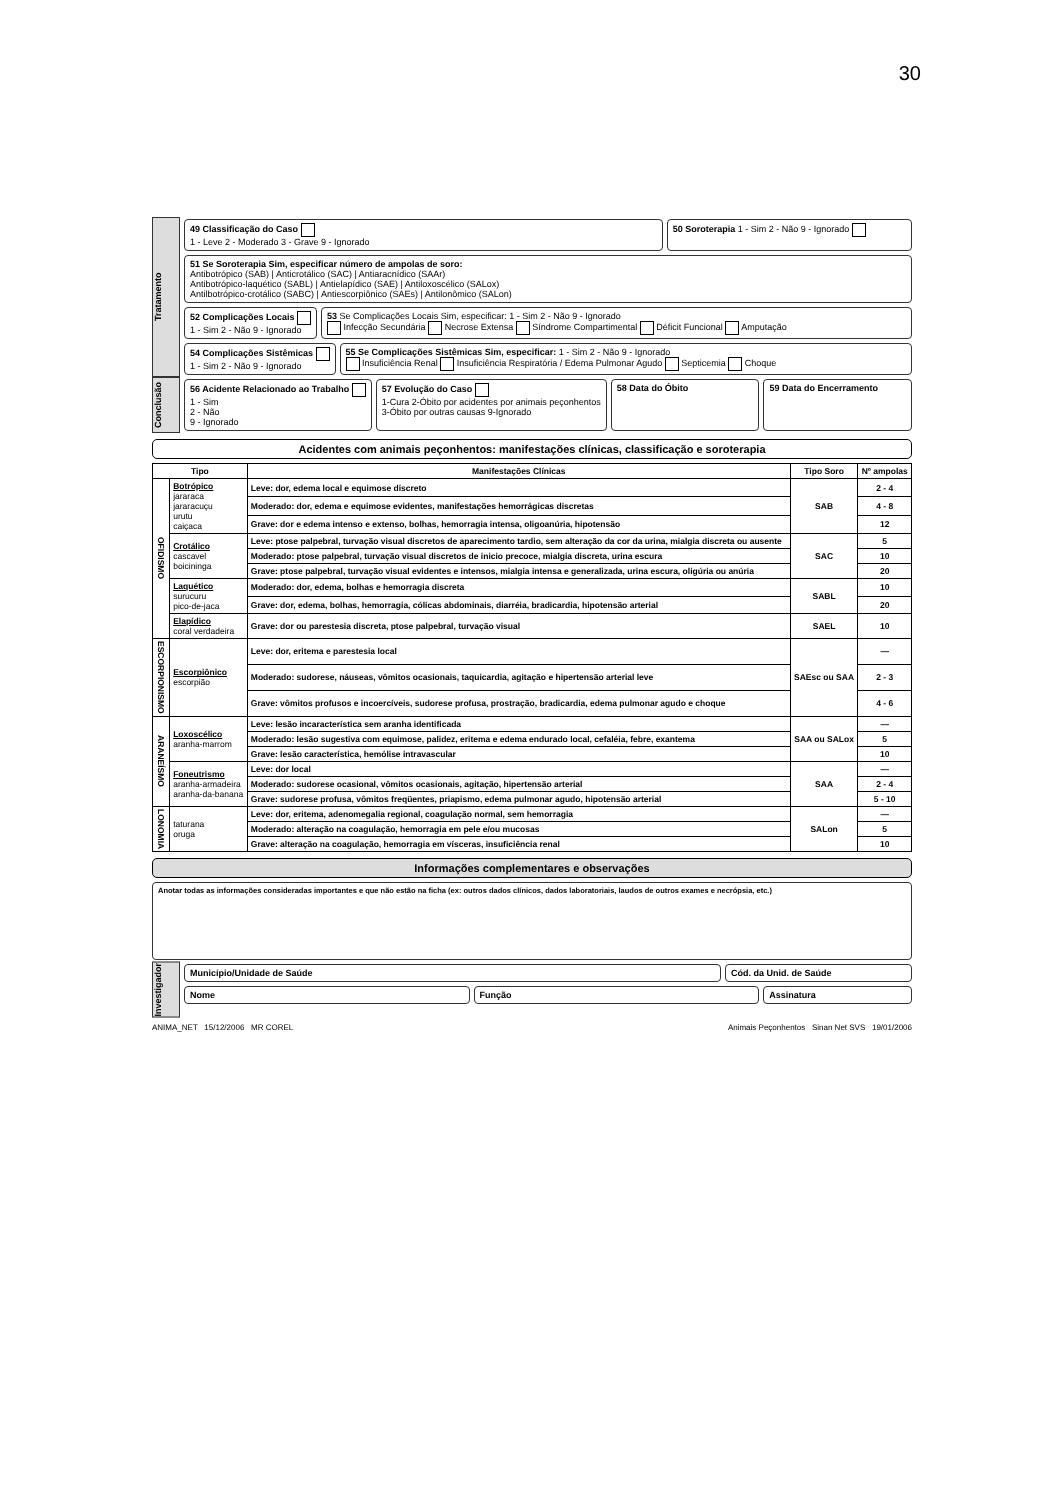30
Tratamento
49 Classificação do Caso
1 - Leve 2 - Moderado 3 - Grave 9 - Ignorado
50 Soroterapia 1 - Sim 2 - Não 9 - Ignorado
51 Se Soroterapia Sim, especificar número de ampolas de soro:
Antibotrópico (SAB) | Anticrotálico (SAC) | Antiaracnídico (SAAr)
Antibotrópico-laquético (SABL) | Antielapídico (SAE) | Antiloxoscélico (SALox)
Antilbotrópico-crotálico (SABC) | Antiescorpiônico (SAEs) | Antilonômico (SALon)
52 Complicações Locais
1 - Sim 2 - Não 9 - Ignorado
53 Se Complicações Locais Sim, especificar: 1 - Sim 2 - Não 9 - Ignorado
Infecção Secundária Necrose Extensa Síndrome Compartimental Déficit Funcional Amputação
54 Complicações Sistêmicas
1 - Sim 2 - Não 9 - Ignorado
55 Se Complicações Sistêmicas Sim, especificar: 1 - Sim 2 - Não 9 - Ignorado
Insuficiência Renal Insuficiência Respiratória / Edema Pulmonar Agudo Septicemia Choque
Conclusão
56 Acidente Relacionado ao Trabalho
1 - Sim
2 - Não
9 - Ignorado
57 Evolução do Caso
1-Cura 2-Óbito por acidentes por animais peçonhentos
3-Óbito por outras causas 9-Ignorado
58 Data do Óbito 59 Data do Encerramento
Acidentes com animais peçonhentos: manifestações clínicas, classificação e soroterapia
| Tipo | | Manifestações Clínicas | Tipo Soro | Nº ampolas |
| --- | --- | --- | --- | --- |
| OFIDISMO | Botrópico jararaca jararacuçu urutu caiçaca | Leve: dor, edema local e equimose discreto | SAB | 2 - 4 |
| | | Moderado: dor, edema e equimose evidentes, manifestações hemorrágicas discretas | | 4 - 8 |
| | | Grave: dor e edema intenso e extenso, bolhas, hemorragia intensa, oligoanúria, hipotensão | | 12 |
| | Crotálico cascavel boicininga | Leve: ptose palpebral, turvação visual discretos de aparecimento tardio, sem alteração da cor da urina, mialgia discreta ou ausente | SAC | 5 |
| | | Moderado: ptose palpebral, turvação visual discretos de inicio precoce, mialgia discreta, urina escura | | 10 |
| | | Grave: ptose palpebral, turvação visual evidentes e intensos, mialgia intensa e generalizada, urina escura, oligúria ou anúria | | 20 |
| | Laquético surucuru pico-de-jaca | Moderado: dor, edema, bolhas e hemorragia discreta | SABL | 10 |
| | | Grave: dor, edema, bolhas, hemorragia, cólicas abdominais, diarréia, bradicardia, hipotensão arterial | | 20 |
| | Elapídico coral verdadeira | Grave: dor ou parestesia discreta, ptose palpebral, turvação visual | SAEL | 10 |
| ESCORPIONISMO | Escorpiônico escorpião | Leve: dor, eritema e parestesia local | SAEsc ou SAA | — |
| | | Moderado: sudorese, náuseas, vômitos ocasionais, taquicardia, agitação e hipertensão arterial leve | | 2 - 3 |
| | | Grave: vômitos profusos e incoercíveis, sudorese profusa, prostração, bradicardia, edema pulmonar agudo e choque | | 4 - 6 |
| ARANEÍSMO | Loxoscélico aranha-marrom | Leve: lesão incaracterística sem aranha identificada | SAA ou SALox | — |
| | | Moderado: lesão sugestiva com equimose, palidez, eritema e edema endurado local, cefaléia, febre, exantema | | 5 |
| | | Grave: lesão característica, hemólise intravascular | | 10 |
| | Foneutrismo aranha-armadeira aranha-da-banana | Leve: dor local | SAA | — |
| | | Moderado: sudorese ocasional, vômitos ocasionais, agitação, hipertensão arterial | | 2 - 4 |
| | | Grave: sudorese profusa, vômitos freqüentes, priapismo, edema pulmonar agudo, hipotensão arterial | | 5 - 10 |
| LONOMIA | taturana oruga | Leve: dor, eritema, adenomegalia regional, coagulação normal, sem hemorragia | SALon | — |
| | | Moderado: alteração na coagulação, hemorragia em pele e/ou mucosas | | 5 |
| | | Grave: alteração na coagulação, hemorragia em vísceras, insuficiência renal | | 10 |
Informações complementares e observações
Anotar todas as informações consideradas importantes e que não estão na ficha (ex: outros dados clínicos, dados laboratoriais, laudos de outros exames e necrópsia, etc.)
Investigador
Município/Unidade de Saúde Cód. da Unid. de Saúde
Nome Função Assinatura
ANIMA_NET 15/12/2006 MR COREL Animais Peçonhentos Sinan Net SVS 19/01/2006